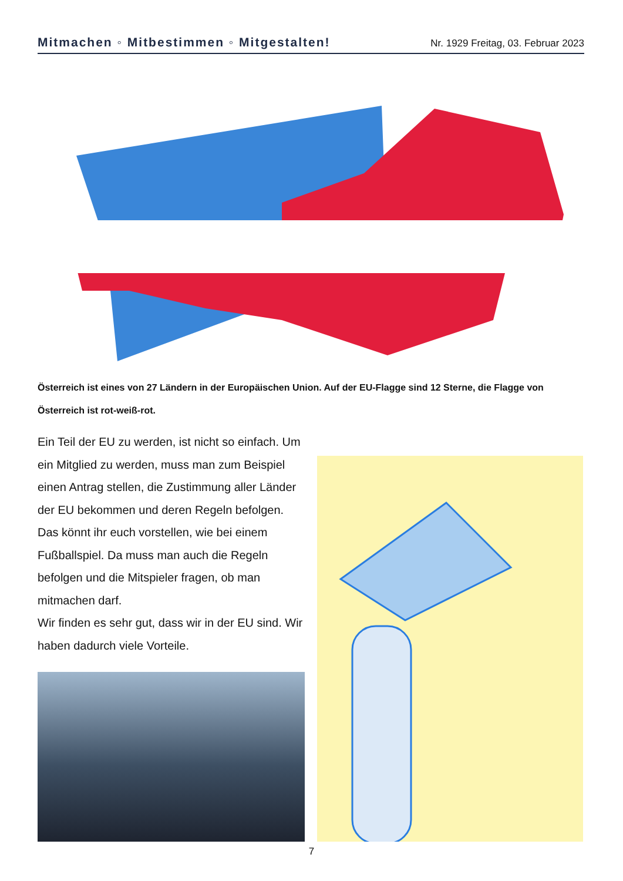Mitmachen ◦ Mitbestimmen ◦ Mitgestalten! Nr. 1929 Freitag, 03. Februar 2023
Österreich ist eines von 27 Ländern in der Europäischen Union. Auf der EU-Flagge sind 12 Sterne, die Flagge von Österreich ist rot-weiß-rot.
Ein Teil der EU zu werden, ist nicht so einfach. Um ein Mitglied zu werden, muss man zum Bei­spiel einen Antrag stellen, die Zustimmung aller Länder der EU bekommen und deren Regeln befolgen. Das könnt ihr euch vorstellen, wie bei einem Fußballspiel. Da muss man auch die Re­geln befolgen und die Mitspieler fragen, ob man mitmachen darf.
Wir finden es sehr gut, dass wir in der EU sind. Wir haben dadurch viele Vorteile.
7